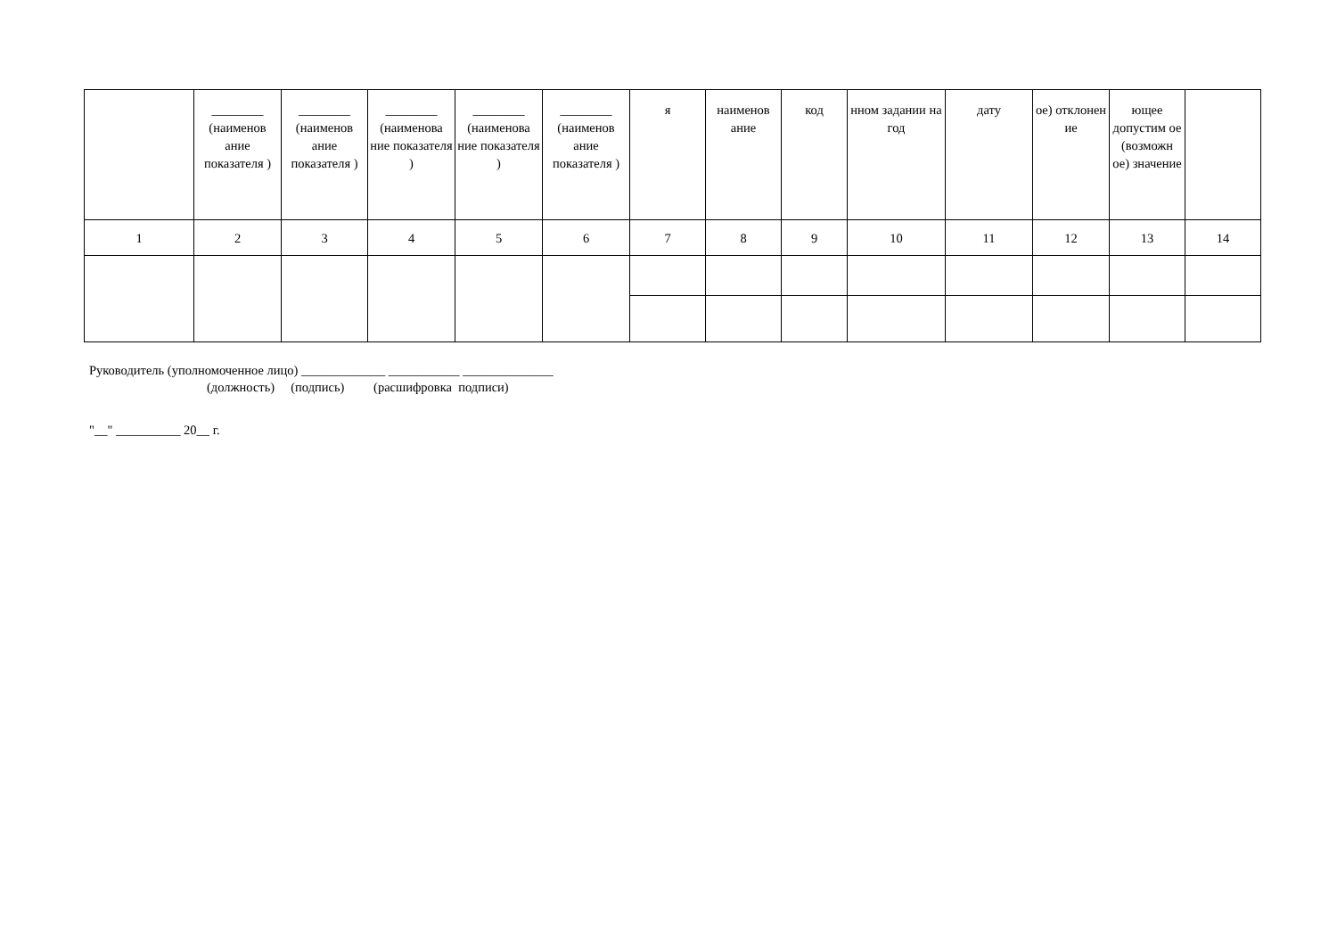| | ________ (наименов ание показателя ) | ________ (наименов ание показателя ) | ________ (наименова ние показателя ) | ________ (наименова ние показателя ) | ________ (наименов ание показателя ) | я | наименов ание | код | нном задании на год | дату | ое) отклонен ие | ющее допустим ое (возможн ое) значение | |
| 1 | 2 | 3 | 4 | 5 | 6 | 7 | 8 | 9 | 10 | 11 | 12 | 13 | 14 |
Руководитель (уполномоченное лицо) _____________ ___________ ______________
(должность) (подпись) (расшифровка подписи)
"__" __________ 20__ г.